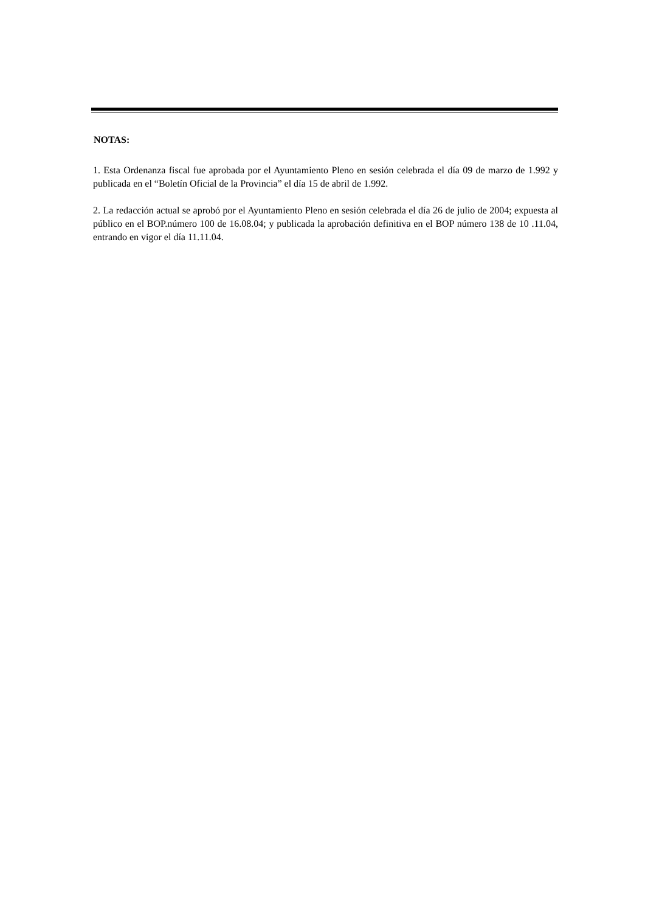NOTAS:
1. Esta Ordenanza fiscal fue aprobada por el Ayuntamiento Pleno en sesión celebrada el día 09 de marzo de 1.992 y publicada en el “Boletín Oficial de la Provincia” el día 15 de abril de 1.992.
2. La redacción actual se aprobó por el Ayuntamiento Pleno en sesión celebrada el día 26 de julio de 2004; expuesta al público en el BOP.número 100 de 16.08.04; y publicada la aprobación definitiva en el BOP número 138 de 10 .11.04, entrando en vigor el día 11.11.04.